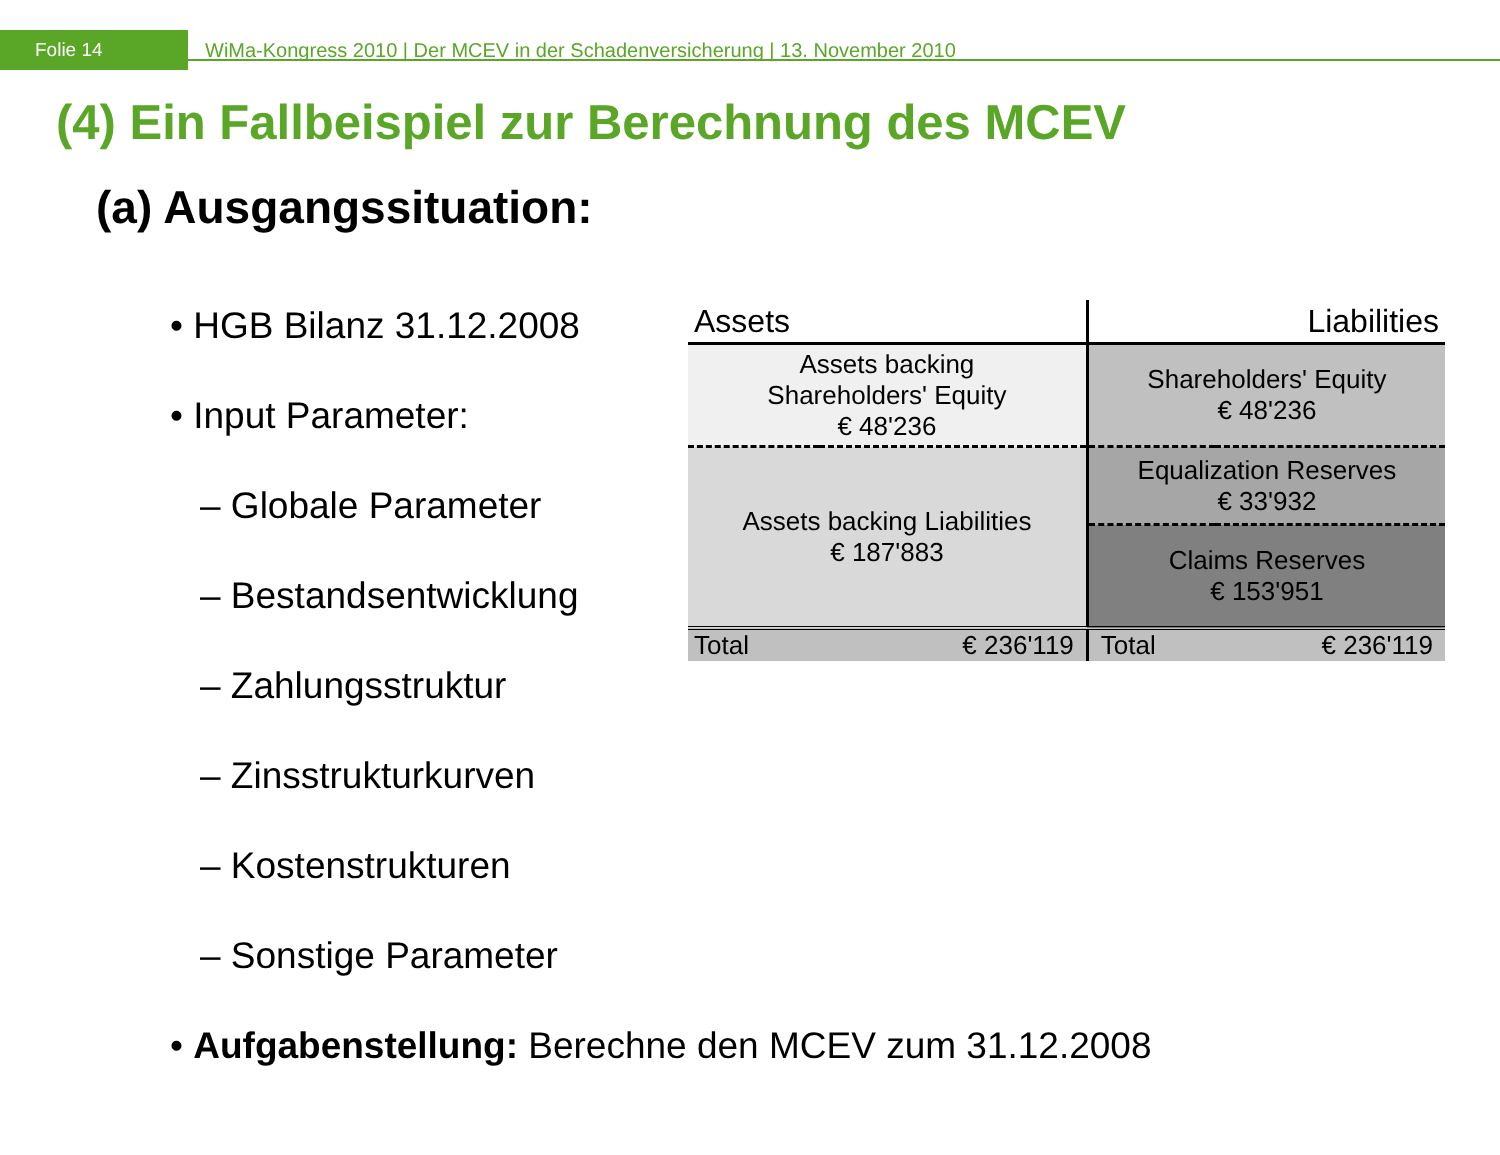Folie 14
WiMa-Kongress 2010 | Der MCEV in der Schadenversicherung | 13. November 2010
(4) Ein Fallbeispiel zur Berechnung des MCEV
(a) Ausgangssituation:
• HGB Bilanz 31.12.2008
• Input Parameter:
– Globale Parameter
– Bestandsentwicklung
– Zahlungsstruktur
– Zinsstrukturkurven
– Kostenstrukturen
– Sonstige Parameter
| Assets | | Liabilities | |
| --- | --- | --- | --- |
| Assets backing Shareholders' Equity € 48'236 | | Shareholders' Equity € 48'236 | |
| Assets backing Liabilities € 187'883 | | Equalization Reserves € 33'932 | |
| | | Claims Reserves € 153'951 | |
| Total | € 236'119 | Total | € 236'119 |
• Aufgabenstellung: Berechne den MCEV zum 31.12.2008